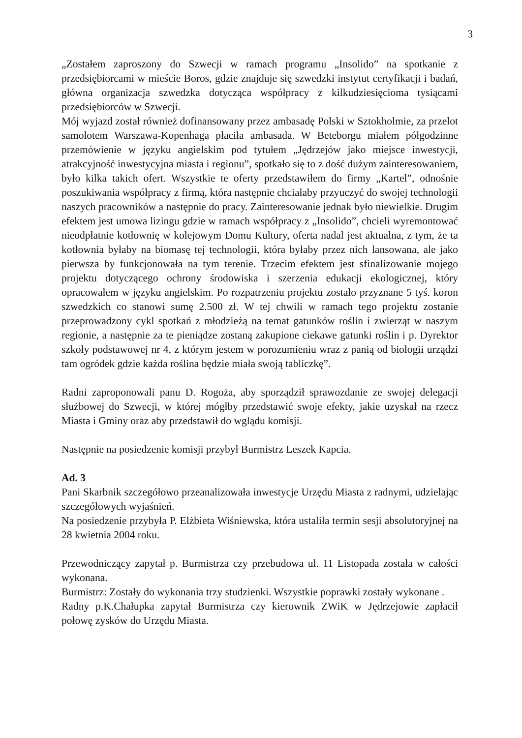3
„Zostałem zaproszony do Szwecji w ramach programu „Insolido” na spotkanie z przedsiębiorcami w mieście Boros, gdzie znajduje się szwedzki instytut certyfikacji i badań, główna organizacja szwedzka dotycząca współpracy z kilkudziesięcioma tysiącami przedsiębiorców w Szwecji.
Mój wyjazd został również dofinansowany przez ambasadę Polski w Sztokholmie, za przelot samolotem Warszawa-Kopenhaga płaciła ambasada. W Beteborgu miałem półgodzinne przemówienie w języku angielskim pod tytułem „Jędrzejów jako miejsce inwestycji, atrakcyjność inwestycyjna miasta i regionu”, spotkało się to z dość dużym zainteresowaniem, było kilka takich ofert. Wszystkie te oferty przedstawiłem do firmy „Kartel”, odnośnie poszukiwania współpracy z firmą, która następnie chciałaby przyuczyć do swojej technologii naszych pracowników a następnie do pracy. Zainteresowanie jednak było niewielkie. Drugim efektem jest umowa lizingu gdzie w ramach współpracy z „Insolido”, chcieli wyremontować nieodpłatnie kotłownię w kolejowym Domu Kultury, oferta nadal jest aktualna, z tym, że ta kotłownia byłaby na biomasę tej technologii, która byłaby przez nich lansowana, ale jako pierwsza by funkcjonowała na tym terenie. Trzecim efektem jest sfinalizowanie mojego projektu dotyczącego ochrony środowiska i szerzenia edukacji ekologicznej, który opracowałem w języku angielskim. Po rozpatrzeniu projektu zostało przyznane 5 tyś. koron szwedzkich co stanowi sumę 2.500 zł. W tej chwili w ramach tego projektu zostanie przeprowadzony cykl spotkań z młodzieżą na temat gatunków roślin i zwierząt w naszym regionie, a następnie za te pieniądze zostaną zakupione ciekawe gatunki roślin i p. Dyrektor szkoły podstawowej nr 4, z którym jestem w porozumieniu wraz z panią od biologii urządzi tam ogródek gdzie każda roślina będzie miała swoją tabliczkę”.
Radni zaproponowali panu D. Rogoża, aby sporządził sprawozdanie ze swojej delegacji służbowej do Szwecji, w której mógłby przedstawić swoje efekty, jakie uzyskał na rzecz Miasta i Gminy oraz aby przedstawił do wglądu komisji.
Następnie na posiedzenie komisji przybył Burmistrz Leszek Kapcia.
Ad. 3
Pani Skarbnik szczegółowo przeanalizowała inwestycje Urzędu Miasta z radnymi, udzielając szczegółowych wyjaśnień.
Na posiedzenie przybyła P. Elżbieta Wiśniewska, która ustaliła termin sesji absolutoryjnej na 28 kwietnia 2004 roku.
Przewodniczący zapytał p. Burmistrza czy przebudowa ul. 11 Listopada została w całości wykonana.
Burmistrz: Zostały do wykonania trzy studzienki. Wszystkie poprawki zostały wykonane .
Radny p.K.Chałupka zapytał Burmistrza czy kierownik ZWiK w Jędrzejowie zapłacił połowę zysków do Urzędu Miasta.